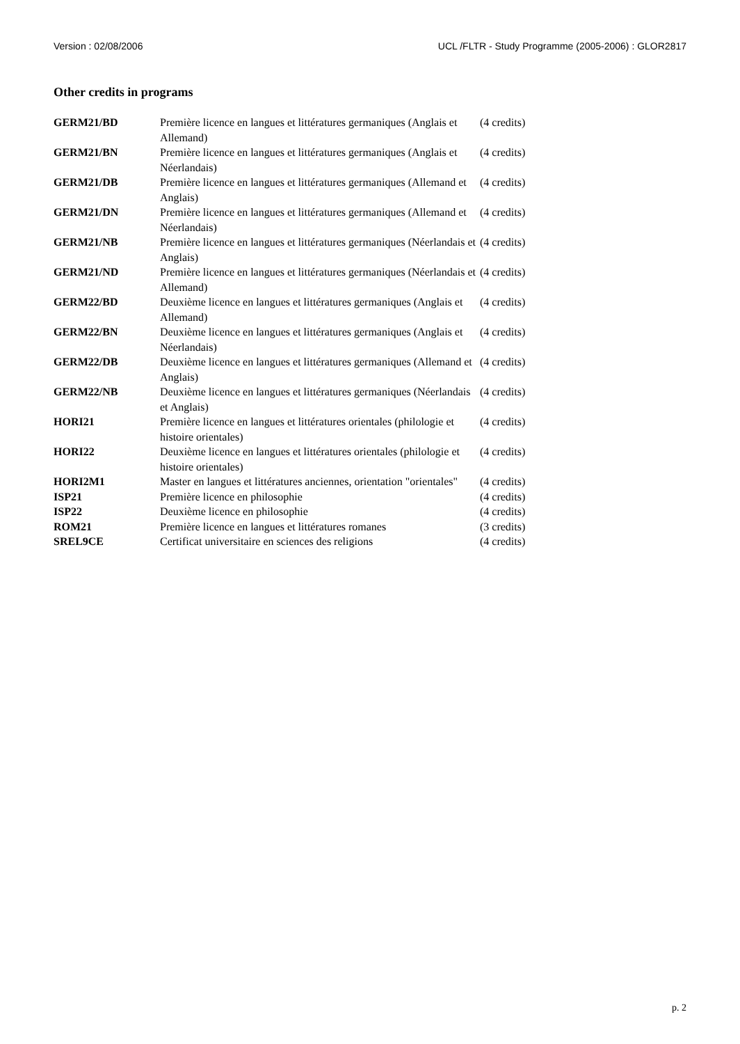Version : 02/08/2006 UCL /FLTR - Study Programme (2005-2006) : GLOR2817
Other credits in programs
| GERM21/BD | Première licence en langues et littératures germaniques (Anglais et Allemand) | (4 credits) |
| GERM21/BN | Première licence en langues et littératures germaniques (Anglais et Néerlandais) | (4 credits) |
| GERM21/DB | Première licence en langues et littératures germaniques (Allemand et Anglais) | (4 credits) |
| GERM21/DN | Première licence en langues et littératures germaniques (Allemand et Néerlandais) | (4 credits) |
| GERM21/NB | Première licence en langues et littératures germaniques (Néerlandais et Anglais) | (4 credits) |
| GERM21/ND | Première licence en langues et littératures germaniques (Néerlandais et Allemand) | (4 credits) |
| GERM22/BD | Deuxième licence en langues et littératures germaniques (Anglais et Allemand) | (4 credits) |
| GERM22/BN | Deuxième licence en langues et littératures germaniques (Anglais et Néerlandais) | (4 credits) |
| GERM22/DB | Deuxième licence en langues et littératures germaniques (Allemand et Anglais) | (4 credits) |
| GERM22/NB | Deuxième licence en langues et littératures germaniques (Néerlandais et Anglais) | (4 credits) |
| HORI21 | Première licence en langues et littératures orientales (philologie et histoire orientales) | (4 credits) |
| HORI22 | Deuxième licence en langues et littératures orientales (philologie et histoire orientales) | (4 credits) |
| HORI2M1 | Master en langues et littératures anciennes, orientation "orientales" | (4 credits) |
| ISP21 | Première licence en philosophie | (4 credits) |
| ISP22 | Deuxième licence en philosophie | (4 credits) |
| ROM21 | Première licence en langues et littératures romanes | (3 credits) |
| SREL9CE | Certificat universitaire en sciences des religions | (4 credits) |
p. 2